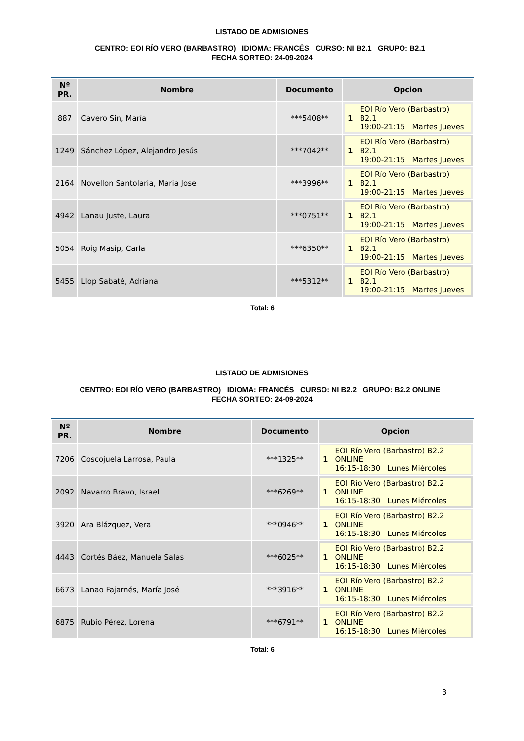LISTADO DE ADMISIONES
CENTRO: EOI RÍO VERO (BARBASTRO) IDIOMA: FRANCÉS CURSO: NI B2.1 GRUPO: B2.1 FECHA SORTEO: 24-09-2024
| Nº PR. | Nombre | Documento | Opcion |
| --- | --- | --- | --- |
| 887 | Cavero Sin, María | ***5408** | 1 EOI Río Vero (Barbastro) B2.1 19:00-21:15 Martes Jueves |
| 1249 | Sánchez López, Alejandro Jesús | ***7042** | 1 EOI Río Vero (Barbastro) B2.1 19:00-21:15 Martes Jueves |
| 2164 | Novellon Santolaria, Maria Jose | ***3996** | 1 EOI Río Vero (Barbastro) B2.1 19:00-21:15 Martes Jueves |
| 4942 | Lanau Juste, Laura | ***0751** | 1 EOI Río Vero (Barbastro) B2.1 19:00-21:15 Martes Jueves |
| 5054 | Roig Masip, Carla | ***6350** | 1 EOI Río Vero (Barbastro) B2.1 19:00-21:15 Martes Jueves |
| 5455 | Llop Sabaté, Adriana | ***5312** | 1 EOI Río Vero (Barbastro) B2.1 19:00-21:15 Martes Jueves |
Total: 6
LISTADO DE ADMISIONES
CENTRO: EOI RÍO VERO (BARBASTRO) IDIOMA: FRANCÉS CURSO: NI B2.2 GRUPO: B2.2 ONLINE FECHA SORTEO: 24-09-2024
| Nº PR. | Nombre | Documento | Opcion |
| --- | --- | --- | --- |
| 7206 | Coscojuela Larrosa, Paula | ***1325** | 1 EOI Río Vero (Barbastro) B2.2 ONLINE 16:15-18:30 Lunes Miércoles |
| 2092 | Navarro Bravo, Israel | ***6269** | 1 EOI Río Vero (Barbastro) B2.2 ONLINE 16:15-18:30 Lunes Miércoles |
| 3920 | Ara Blázquez, Vera | ***0946** | 1 EOI Río Vero (Barbastro) B2.2 ONLINE 16:15-18:30 Lunes Miércoles |
| 4443 | Cortés Báez, Manuela Salas | ***6025** | 1 EOI Río Vero (Barbastro) B2.2 ONLINE 16:15-18:30 Lunes Miércoles |
| 6673 | Lanao Fajarnés, María José | ***3916** | 1 EOI Río Vero (Barbastro) B2.2 ONLINE 16:15-18:30 Lunes Miércoles |
| 6875 | Rubio Pérez, Lorena | ***6791** | 1 EOI Río Vero (Barbastro) B2.2 ONLINE 16:15-18:30 Lunes Miércoles |
Total: 6
3